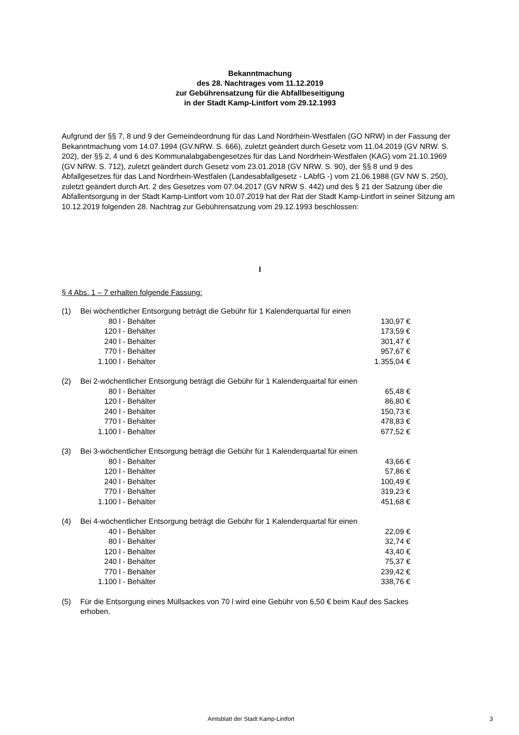Bekanntmachung
des 28. Nachtrages vom 11.12.2019
zur Gebührensatzung für die Abfallbeseitigung
in der Stadt Kamp-Lintfort vom 29.12.1993
Aufgrund der §§ 7, 8 und 9 der Gemeindeordnung für das Land Nordrhein-Westfalen (GO NRW) in der Fassung der Bekanntmachung vom 14.07.1994 (GV.NRW. S. 666), zuletzt geändert durch Gesetz vom 11.04.2019 (GV NRW. S. 202), der §§ 2, 4 und 6 des Kommunalabgabengesetzes für das Land Nordrhein-Westfalen (KAG) vom 21.10.1969 (GV NRW. S. 712), zuletzt geändert durch Gesetz vom 23.01.2018 (GV NRW. S. 90), der §§ 8 und 9 des Abfallgesetzes für das Land Nordrhein-Westfalen (Landesabfallgesetz - LAbfG -) vom 21.06.1988 (GV NW S. 250), zuletzt geändert durch Art. 2 des Gesetzes vom 07.04.2017 (GV NRW S. 442) und des § 21 der Satzung über die Abfallentsorgung in der Stadt Kamp-Lintfort vom 10.07.2019 hat der Rat der Stadt Kamp-Lintfort in seiner Sitzung am 10.12.2019 folgenden 28. Nachtrag zur Gebührensatzung vom 29.12.1993 beschlossen:
I
§ 4 Abs. 1 – 7 erhalten folgende Fassung:
| (1) | Bei wöchentlicher Entsorgung beträgt die Gebühr für 1 Kalenderquartal für einen | |
| | 80 l - Behälter | 130,97 € |
| | 120 l - Behälter | 173,59 € |
| | 240 l - Behälter | 301,47 € |
| | 770 l - Behälter | 957,67 € |
| | 1.100 l - Behälter | 1.355,04 € |
| (2) | Bei 2-wöchentlicher Entsorgung beträgt die Gebühr für 1 Kalenderquartal für einen | |
| | 80 l - Behälter | 65,48 € |
| | 120 l - Behälter | 86,80 € |
| | 240 l - Behälter | 150,73 € |
| | 770 l - Behälter | 478,83 € |
| | 1.100 l - Behälter | 677,52 € |
| (3) | Bei 3-wöchentlicher Entsorgung beträgt die Gebühr für 1 Kalenderquartal für einen | |
| | 80 l - Behälter | 43,66 € |
| | 120 l - Behälter | 57,86 € |
| | 240 l - Behälter | 100,49 € |
| | 770 l - Behälter | 319,23 € |
| | 1.100 l - Behälter | 451,68 € |
| (4) | Bei 4-wöchentlicher Entsorgung beträgt die Gebühr für 1 Kalenderquartal für einen | |
| | 40 l - Behälter | 22,09 € |
| | 80 l - Behälter | 32,74 € |
| | 120 l - Behälter | 43,40 € |
| | 240 l - Behälter | 75,37 € |
| | 770 l - Behälter | 239,42 € |
| | 1.100 l - Behälter | 338,76 € |
| (5) | Für die Entsorgung eines Müllsackes von 70 l wird eine Gebühr von 6,50 € beim Kauf des Sackes erhoben. |
Amtsblatt der Stadt Kamp-Lintfort 3